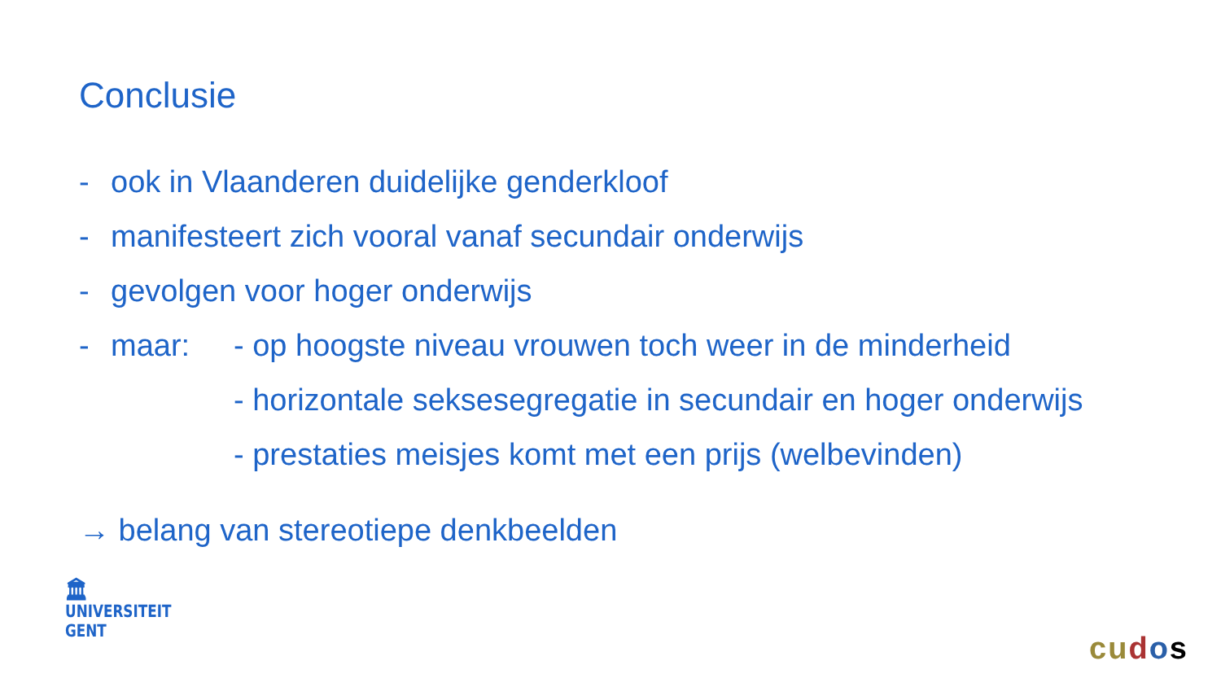Conclusie
- ook in Vlaanderen duidelijke genderkloof
- manifesteert zich vooral vanaf secundair onderwijs
- gevolgen voor hoger onderwijs
- maar: - op hoogste niveau vrouwen toch weer in de minderheid
- horizontale seksesegregatie in secundair en hoger onderwijs
- prestaties meisjes komt met een prijs (welbevinden)
→ belang van stereotiepe denkbeelden
🏛
UNIVERSITEIT
GENT
cu dos